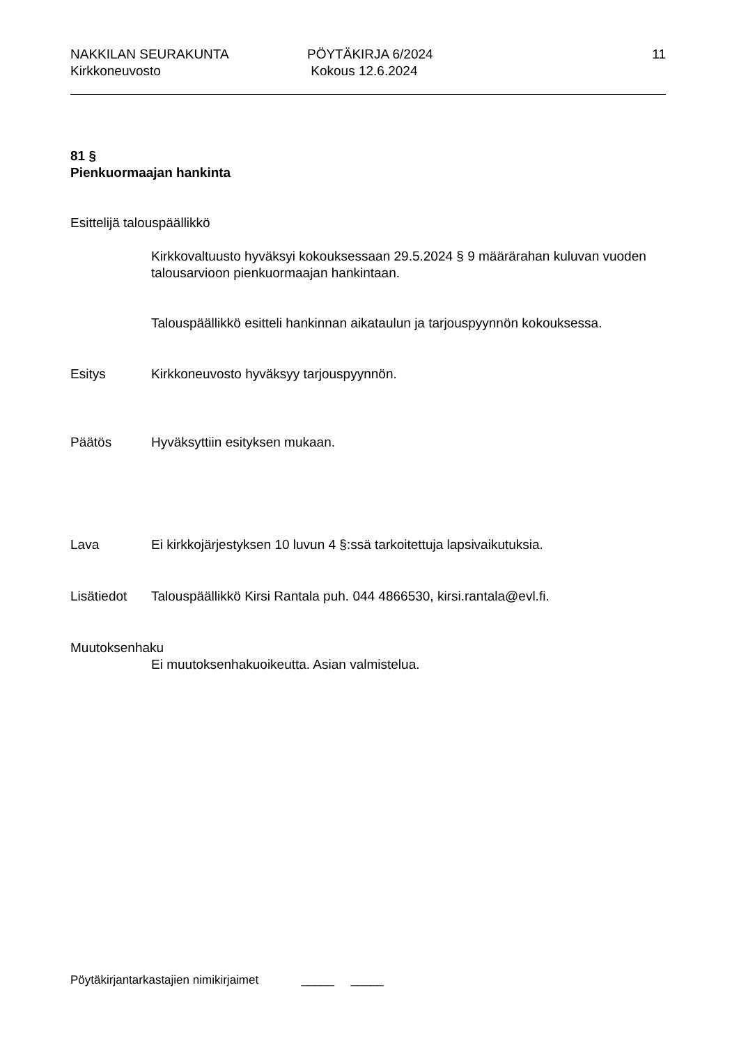NAKKILAN SEURAKUNTA
Kirkkoneuvosto
PÖYTÄKIRJA 6/2024
Kokous 12.6.2024
11
81 §
Pienkuormaajan hankinta
Esittelijä talouspäällikkö
Kirkkovaltuusto hyväksyi kokouksessaan 29.5.2024 § 9 määrärahan kuluvan vuoden talousarvioon pienkuormaajan hankintaan.
Talouspäällikkö esitteli hankinnan aikataulun ja tarjouspyynnön kokouksessa.
Esitys Kirkkoneuvosto hyväksyy tarjouspyynnön.
Päätös Hyväksyttiin esityksen mukaan.
Lava Ei kirkkojärjestyksen 10 luvun 4 §:ssä tarkoitettuja lapsivaikutuksia.
Lisätiedot Talouspäällikkö Kirsi Rantala puh. 044 4866530, kirsi.rantala@evl.fi.
Muutoksenhaku
Ei muutoksenhakuoikeutta. Asian valmistelua.
Pöytäkirjantarkastajien nimikirjaimet _____ _____